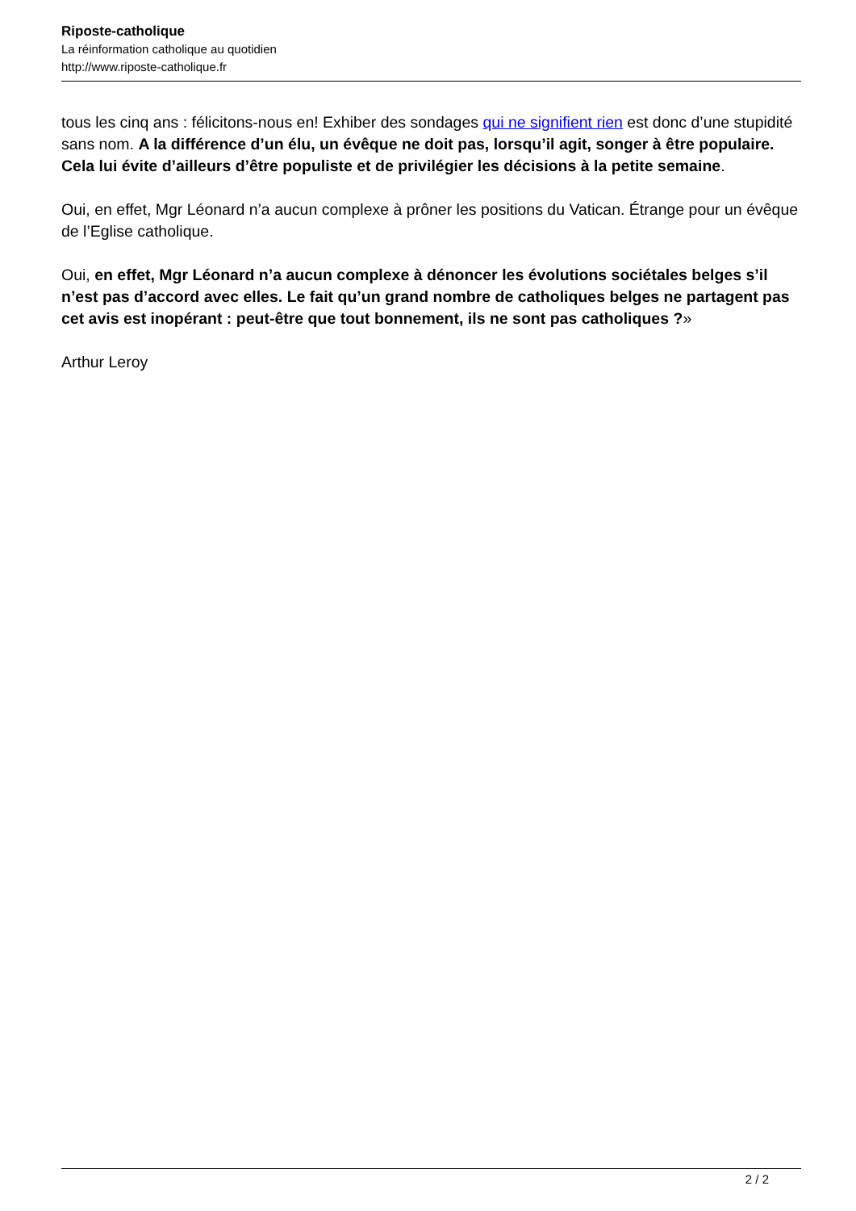Riposte-catholique
La réinformation catholique au quotidien
http://www.riposte-catholique.fr
tous les cinq ans : félicitons-nous en! Exhiber des sondages qui ne signifient rien est donc d’une stupidité sans nom. A la différence d’un élu, un évêque ne doit pas, lorsqu’il agit, songer à être populaire. Cela lui évite d’ailleurs d’être populiste et de privilégier les décisions à la petite semaine.
Oui, en effet, Mgr Léonard n’a aucun complexe à prôner les positions du Vatican. Étrange pour un évêque de l’Eglise catholique.
Oui, en effet, Mgr Léonard n’a aucun complexe à dénoncer les évolutions sociétales belges s’il n’est pas d’accord avec elles. Le fait qu’un grand nombre de catholiques belges ne partagent pas cet avis est inopérant : peut-être que tout bonnement, ils ne sont pas catholiques ?»
Arthur Leroy
2 / 2